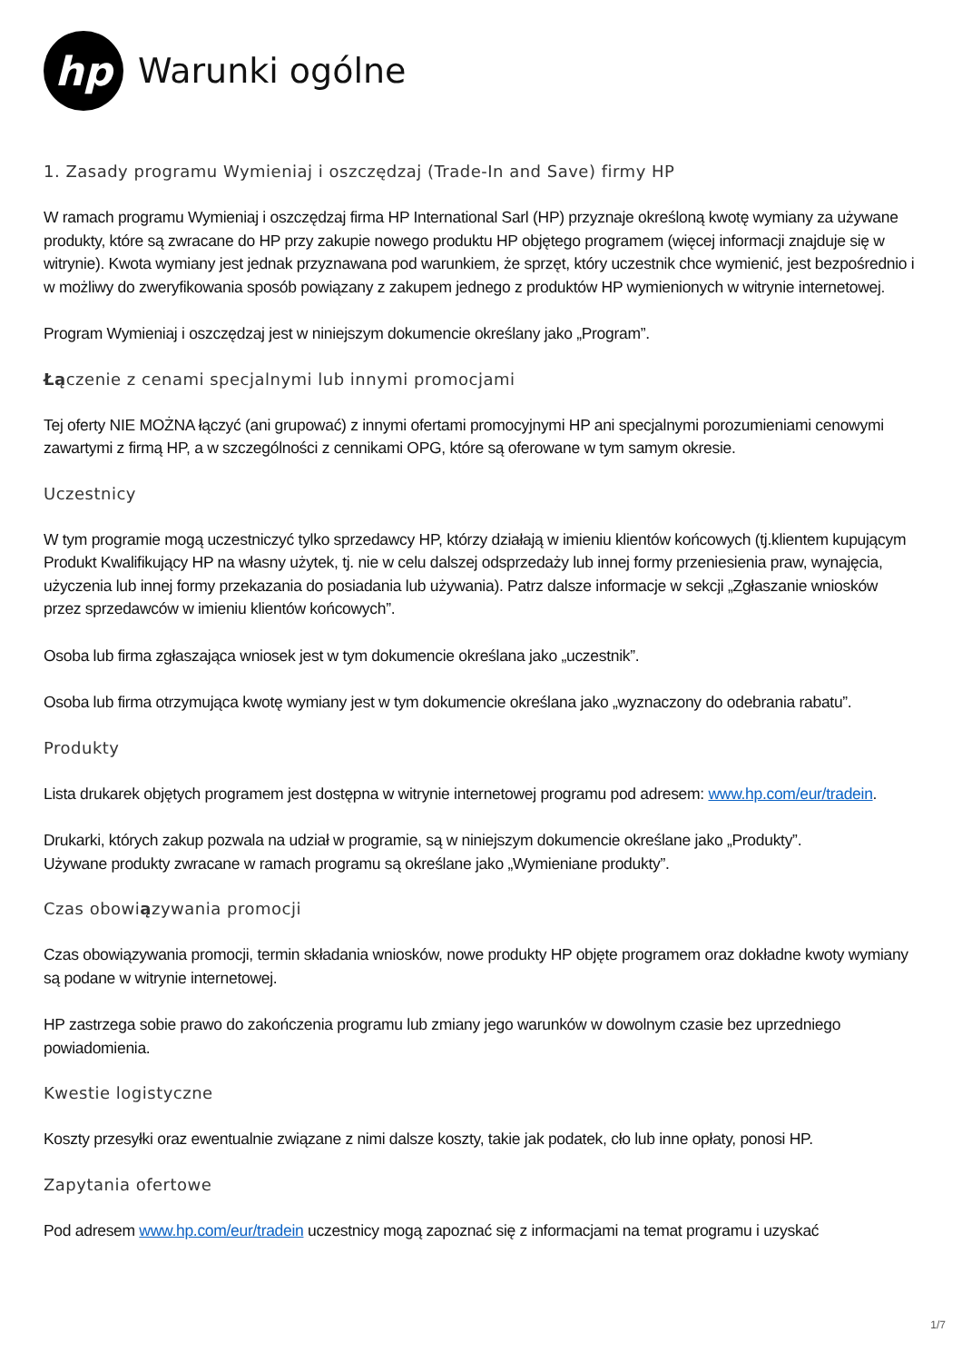hp
Warunki ogólne
1. Zasady programu Wymieniaj i oszczędzaj (Trade-In and Save) firmy HP
W ramach programu Wymieniaj i oszczędzaj firma HP International Sarl (HP) przyznaje określoną kwotę wymiany za używane produkty, które są zwracane do HP przy zakupie nowego produktu HP objętego programem (więcej informacji znajduje się w witrynie). Kwota wymiany jest jednak przyznawana pod warunkiem, że sprzęt, który uczestnik chce wymienić, jest bezpośrednio i w możliwy do zweryfikowania sposób powiązany z zakupem jednego z produktów HP wymienionych w witrynie internetowej.
Program Wymieniaj i oszczędzaj jest w niniejszym dokumencie określany jako „Program”.
Łączenie z cenami specjalnymi lub innymi promocjami
Tej oferty NIE MOŻNA łączyć (ani grupować) z innymi ofertami promocyjnymi HP ani specjalnymi porozumieniami cenowymi zawartymi z firmą HP, a w szczególności z cennikami OPG, które są oferowane w tym samym okresie.
Uczestnicy
W tym programie mogą uczestniczyć tylko sprzedawcy HP, którzy działają w imieniu klientów końcowych (tj.klientem kupującym Produkt Kwalifikujący HP na własny użytek, tj. nie w celu dalszej odsprzedaży lub innej formy przeniesienia praw, wynajęcia, użyczenia lub innej formy przekazania do posiadania lub używania). Patrz dalsze informacje w sekcji „Zgłaszanie wniosków przez sprzedawców w imieniu klientów końcowych”.
Osoba lub firma zgłaszająca wniosek jest w tym dokumencie określana jako „uczestnik”.
Osoba lub firma otrzymująca kwotę wymiany jest w tym dokumencie określana jako „wyznaczony do odebrania rabatu”.
Produkty
Lista drukarek objętych programem jest dostępna w witrynie internetowej programu pod adresem: www.hp.com/eur/tradein.
Drukarki, których zakup pozwala na udział w programie, są w niniejszym dokumencie określane jako „Produkty”.
Używane produkty zwracane w ramach programu są określane jako „Wymieniane produkty”.
Czas obowiązywania promocji
Czas obowiązywania promocji, termin składania wniosków, nowe produkty HP objęte programem oraz dokładne kwoty wymiany są podane w witrynie internetowej.
HP zastrzega sobie prawo do zakończenia programu lub zmiany jego warunków w dowolnym czasie bez uprzedniego powiadomienia.
Kwestie logistyczne
Koszty przesyłki oraz ewentualnie związane z nimi dalsze koszty, takie jak podatek, cło lub inne opłaty, ponosi HP.
Zapytania ofertowe
Pod adresem www.hp.com/eur/tradein uczestnicy mogą zapoznać się z informacjami na temat programu i uzyskać
1/7